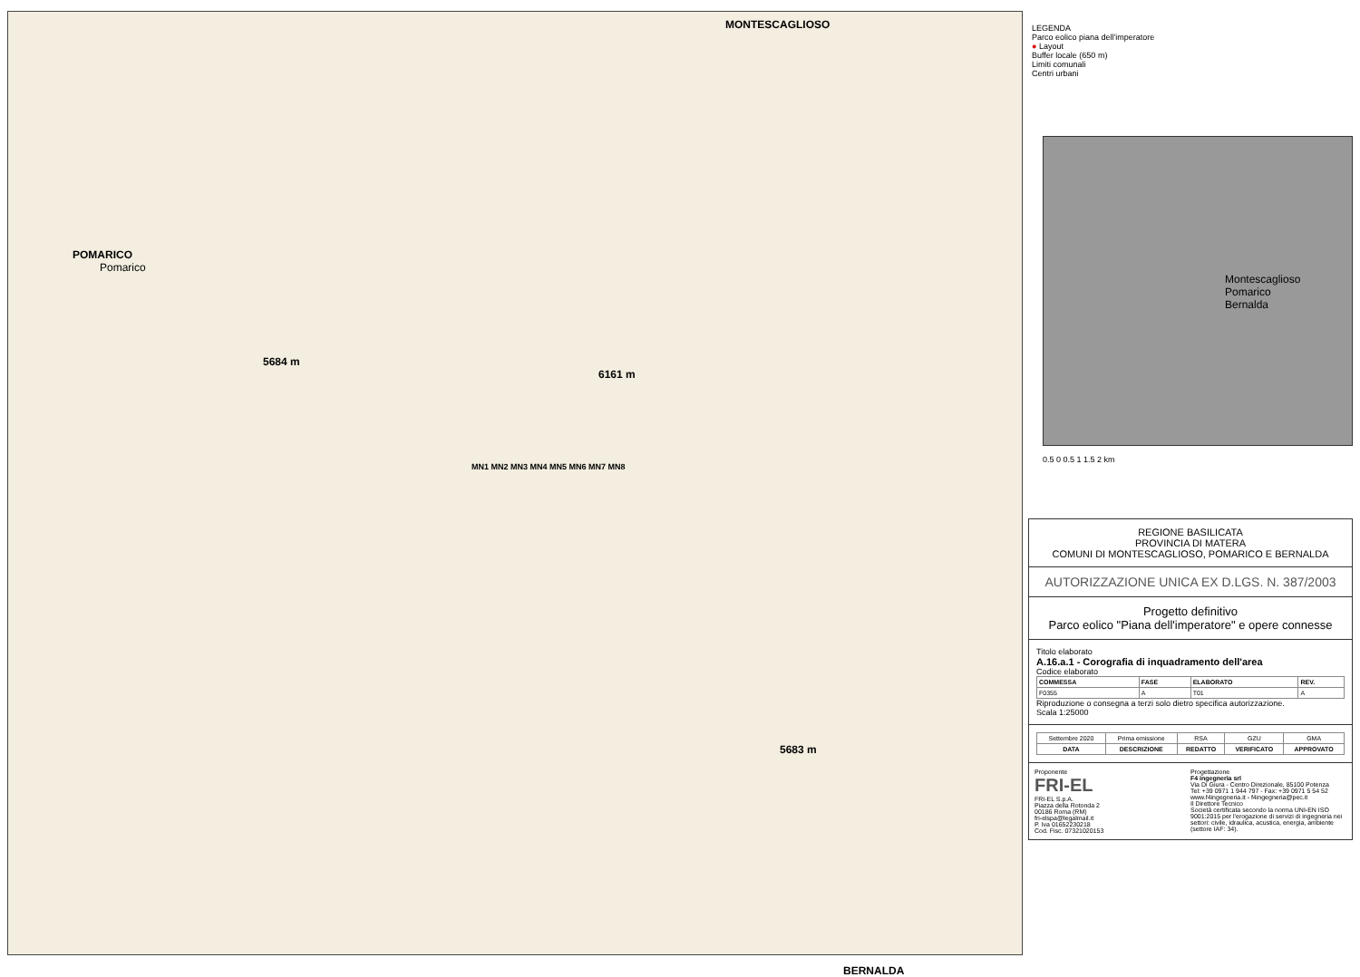MONTESCAGLIOSO
POMARICO
Pomarico
5684 m
6161 m
MN1 MN2 MN3 MN4 MN5 MN6 MN7 MN8
5683 m
BERNALDA
LEGENDA
Parco eolico piana dell'imperatore
● Layout
Buffer locale (650 m)
Limiti comunali
Centri urbani
Montescaglioso
Pomarico
Bernalda
0.5 0 0.5 1 1.5 2 km
REGIONE BASILICATA
PROVINCIA DI MATERA
COMUNI DI MONTESCAGLIOSO, POMARICO E BERNALDA
AUTORIZZAZIONE UNICA EX D.LGS. N. 387/2003
Progetto definitivo
Parco eolico "Piana dell'imperatore" e opere connesse
Titolo elaborato
A.16.a.1 - Corografia di inquadramento dell'area
Codice elaborato
| COMMESSA | FASE | ELABORATO | REV. |
| --- | --- | --- | --- |
| F0355 | A | T01 | A |
Riproduzione o consegna a terzi solo dietro specifica autorizzazione.
Scala 1:25000
| Settembre 2020 | Prima emissione | RSA | GZU | GMA |
| DATA | DESCRIZIONE | REDATTO | VERIFICATO | APPROVATO |
Proponente
FRI-EL
FRI-EL S.p.A.
Piazza della Rotonda 2
00186 Roma (RM)
fri-elspa@legalmail.it
P. Iva 01652230218
Cod. Fisc. 07321020153
Progettazione
F4 ingegneria srl
Via Di Giura - Centro Direzionale, 85100 Potenza
Tel: +39 0971 1 944 797 - Fax: +39 0971 5 54 52
www.f4ingegneria.it - f4ingegneria@pec.it
Il Direttore Tecnico
Società certificata secondo la norma UNI-EN ISO 9001:2015 per l'erogazione di servizi di ingegneria nei settori: civile, idraulica, acustica, energia, ambiente (settore IAF: 34).